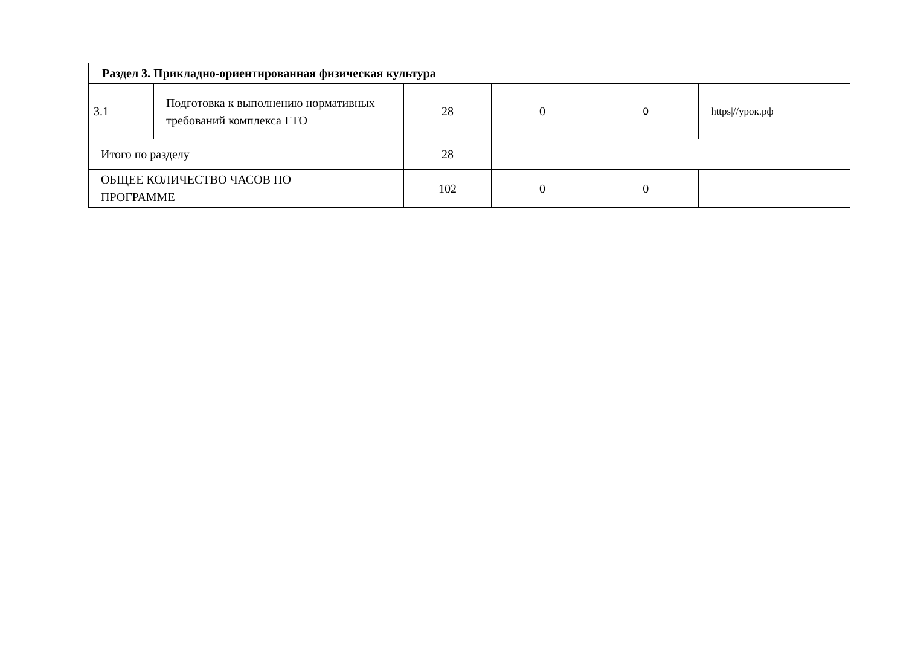| Раздел 3. Прикладно-ориентированная физическая культура | | | | | |
| 3.1 | Подготовка к выполнению нормативных требований комплекса ГТО | 28 | 0 | 0 | https///урок.рф |
| Итого по разделу | | 28 | | | |
| ОБЩЕЕ КОЛИЧЕСТВО ЧАСОВ ПО ПРОГРАММЕ | | 102 | 0 | 0 | |